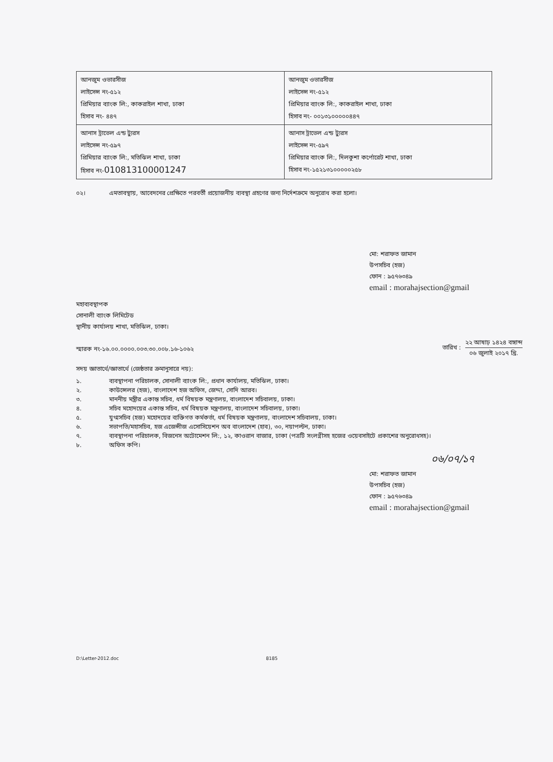| আনজুম ওভারসীজ লাইসেন্স নং-৫১২ প্রিমিয়ার ব্যাংক লি:, কাকরাইল শাখা, ঢাকা হিসাব নং- ৪৪৭ | আনজুম ওভারসীজ লাইসেন্স নং-৫১২ প্রিমিয়ার ব্যাংক লি:, কাকরাইল শাখা, ঢাকা হিসাব নং- ০০১৩১০০০০০৪৪৭ |
| আনাস ট্রাভেল এন্ড ট্যুরস লাইসেন্স নং-৫৯৭ প্রিমিয়ার ব্যাংক লি:, মতিঝিল শাখা, ঢাকা হিসাব নং- 010813100001247 | আনাস ট্রাভেল এন্ড ট্যুরস লাইসেন্স নং-৫৯৭ প্রিমিয়ার ব্যাংক লি:, দিলকুশা কর্পোরেট শাখা, ঢাকা হিসাব নং-১৫২১৩১০০০০০২৫৮ |
০২। এমতাবস্থায়, আবেদনের প্রেক্ষিতে পরবর্তী প্রয়োজনীয় ব্যবস্থা গ্রহণের জন্য নির্দেশক্রমে অনুরোধ করা হলো।
মো: শরাফত জামান
উপসচিব (হজ)
ফোন : ৯৫৭৬৩৪৯
email : morahajsection@gmail
মহাব্যবস্থাপক
সোনালী ব্যাংক লিমিটেড
স্থানীয় কার্যালয় শাখা, মতিঝিল, ঢাকা।
স্মারক নং-১৬.০০.০০০০.০০৩.৩০.০০৮.১৬-১০৬২ তারিখ : ২২ আষাঢ় ১৪২৪ বঙ্গাব্দ
০৬ জুলাই ২০১৭ খ্রি.
সদয় জ্ঞাতার্থে/জ্ঞাতার্থে (জেষ্ঠতার ক্রমানুসারে নয়):
১. ব্যবস্থাপনা পরিচালক, সোনালী ব্যাংক লি:, প্রধান কার্যালয়, মতিঝিল, ঢাকা।
২. কাউন্সেলর (হজ), বাংলাদেশ হজ অফিস, জেদ্দা, সোদি আরব।
৩. মাননীয় মন্ত্রীর একান্ত সচিব, ধর্ম বিষয়ক মন্ত্রণালয়, বাংলাদেশ সচিবালয়, ঢাকা।
৪. সচিব মহোদয়ের একান্ত সচিব, ধর্ম বিষয়ক মন্ত্রণালয়, বাংলাদেশ সচিবালয়, ঢাকা।
৫. যুগ্মসচিব (হজ) মহোদয়ের ব্যক্তিগত কর্মকর্তা, ধর্ম বিষয়ক মন্ত্রণালয়, বাংলাদেশ সচিবালয়, ঢাকা।
৬. সভাপতি/মহাসচিব, হজ এজেন্সীজ এসোসিয়েশন অব বাংলাদেশ (হাব), ৩০, নয়াপল্টন, ঢাকা।
৭. ব্যবস্থাপনা পরিচালক, বিজনেস অটোমেশন লি:, ১২, কাওরান বাজার, ঢাকা (পত্রটি সংলগ্নীসহ হজের ওয়েবসাইটে প্রকাশের অনুরোধসহ)।
৮. অফিস কপি।
০৬/০৭/১৭
মো: শরাফত জামান
উপসচিব (হজ)
ফোন : ৯৫৭৬৩৪৯
email : morahajsection@gmail
D:\Letter-2012.doc 8185